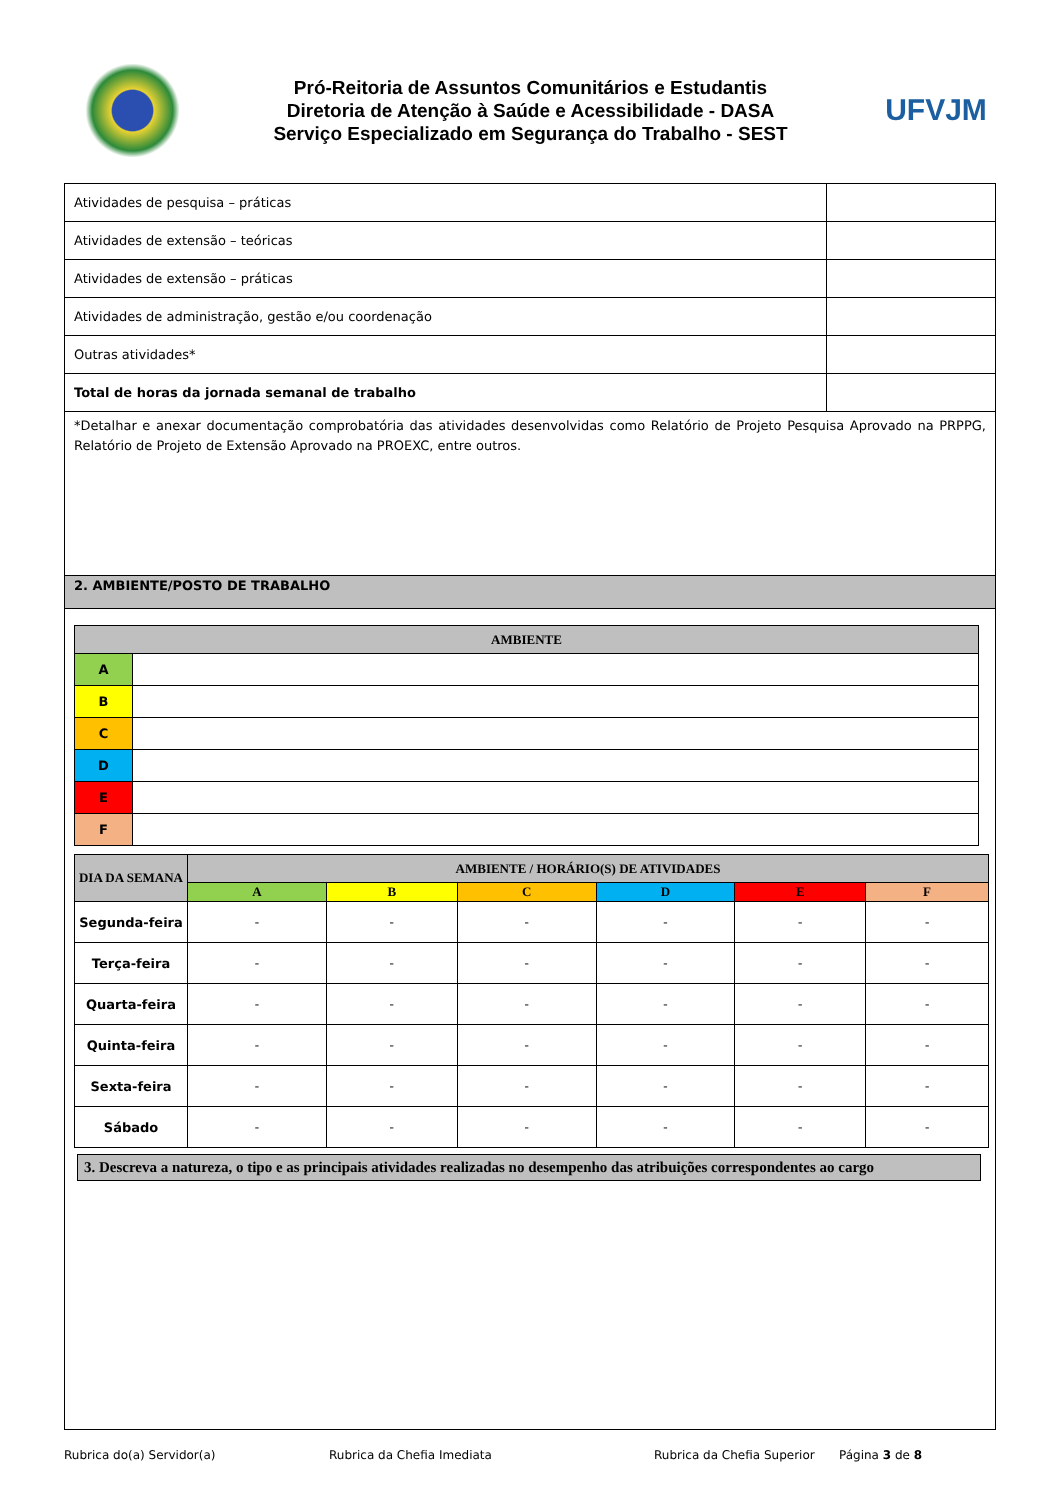Pró-Reitoria de Assuntos Comunitários e Estudantis
Diretoria de Atenção à Saúde e Acessibilidade - DASA
Serviço Especializado em Segurança do Trabalho - SEST
UFVJM
| Atividades de pesquisa – práticas | |
| Atividades de extensão – teóricas | |
| Atividades de extensão – práticas | |
| Atividades de administração, gestão e/ou coordenação | |
| Outras atividades* | |
| Total de horas da jornada semanal de trabalho | |
*Detalhar e anexar documentação comprobatória das atividades desenvolvidas como Relatório de Projeto Pesquisa Aprovado na PRPPG, Relatório de Projeto de Extensão Aprovado na PROEXC, entre outros.
2. AMBIENTE/POSTO DE TRABALHO
| AMBIENTE | |
| --- | --- |
| A | |
| B | |
| C | |
| D | |
| E | |
| F | |
| DIA DA SEMANA | AMBIENTE / HORÁRIO(S) DE ATIVIDADES | | | | | |
| --- | --- | --- | --- | --- | --- | --- |
| | A | B | C | D | E | F |
| Segunda-feira | - | - | - | - | - | - |
| Terça-feira | - | - | - | - | - | - |
| Quarta-feira | - | - | - | - | - | - |
| Quinta-feira | - | - | - | - | - | - |
| Sexta-feira | - | - | - | - | - | - |
| Sábado | - | - | - | - | - | - |
3. Descreva a natureza, o tipo e as principais atividades realizadas no desempenho das atribuições correspondentes ao cargo
Rubrica do(a) Servidor(a) Rubrica da Chefia Imediata Rubrica da Chefia Superior Página 3 de 8